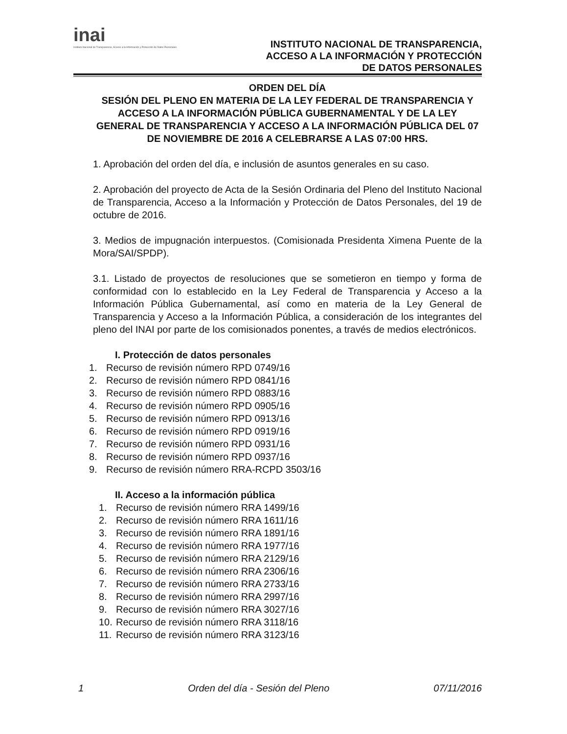inai
Instituto Nacional de Transparencia, Acceso a la Información y Protección de Datos Personales
INSTITUTO NACIONAL DE TRANSPARENCIA,
ACCESO A LA INFORMACIÓN Y PROTECCIÓN
DE DATOS PERSONALES
ORDEN DEL DÍA
SESIÓN DEL PLENO EN MATERIA DE LA LEY FEDERAL DE TRANSPARENCIA Y ACCESO A LA INFORMACIÓN PÚBLICA GUBERNAMENTAL Y DE LA LEY GENERAL DE TRANSPARENCIA Y ACCESO A LA INFORMACIÓN PÚBLICA DEL 07 DE NOVIEMBRE DE 2016 A CELEBRARSE A LAS 07:00 HRS.
1. Aprobación del orden del día, e inclusión de asuntos generales en su caso.
2. Aprobación del proyecto de Acta de la Sesión Ordinaria del Pleno del Instituto Nacional de Transparencia, Acceso a la Información y Protección de Datos Personales, del 19 de octubre de 2016.
3. Medios de impugnación interpuestos. (Comisionada Presidenta Ximena Puente de la Mora/SAI/SPDP).
3.1. Listado de proyectos de resoluciones que se sometieron en tiempo y forma de conformidad con lo establecido en la Ley Federal de Transparencia y Acceso a la Información Pública Gubernamental, así como en materia de la Ley General de Transparencia y Acceso a la Información Pública, a consideración de los integrantes del pleno del INAI por parte de los comisionados ponentes, a través de medios electrónicos.
I. Protección de datos personales
1. Recurso de revisión número RPD 0749/16
2. Recurso de revisión número RPD 0841/16
3. Recurso de revisión número RPD 0883/16
4. Recurso de revisión número RPD 0905/16
5. Recurso de revisión número RPD 0913/16
6. Recurso de revisión número RPD 0919/16
7. Recurso de revisión número RPD 0931/16
8. Recurso de revisión número RPD 0937/16
9. Recurso de revisión número RRA-RCPD 3503/16
II. Acceso a la información pública
1. Recurso de revisión número RRA 1499/16
2. Recurso de revisión número RRA 1611/16
3. Recurso de revisión número RRA 1891/16
4. Recurso de revisión número RRA 1977/16
5. Recurso de revisión número RRA 2129/16
6. Recurso de revisión número RRA 2306/16
7. Recurso de revisión número RRA 2733/16
8. Recurso de revisión número RRA 2997/16
9. Recurso de revisión número RRA 3027/16
10. Recurso de revisión número RRA 3118/16
11. Recurso de revisión número RRA 3123/16
1 Orden del día - Sesión del Pleno 07/11/2016